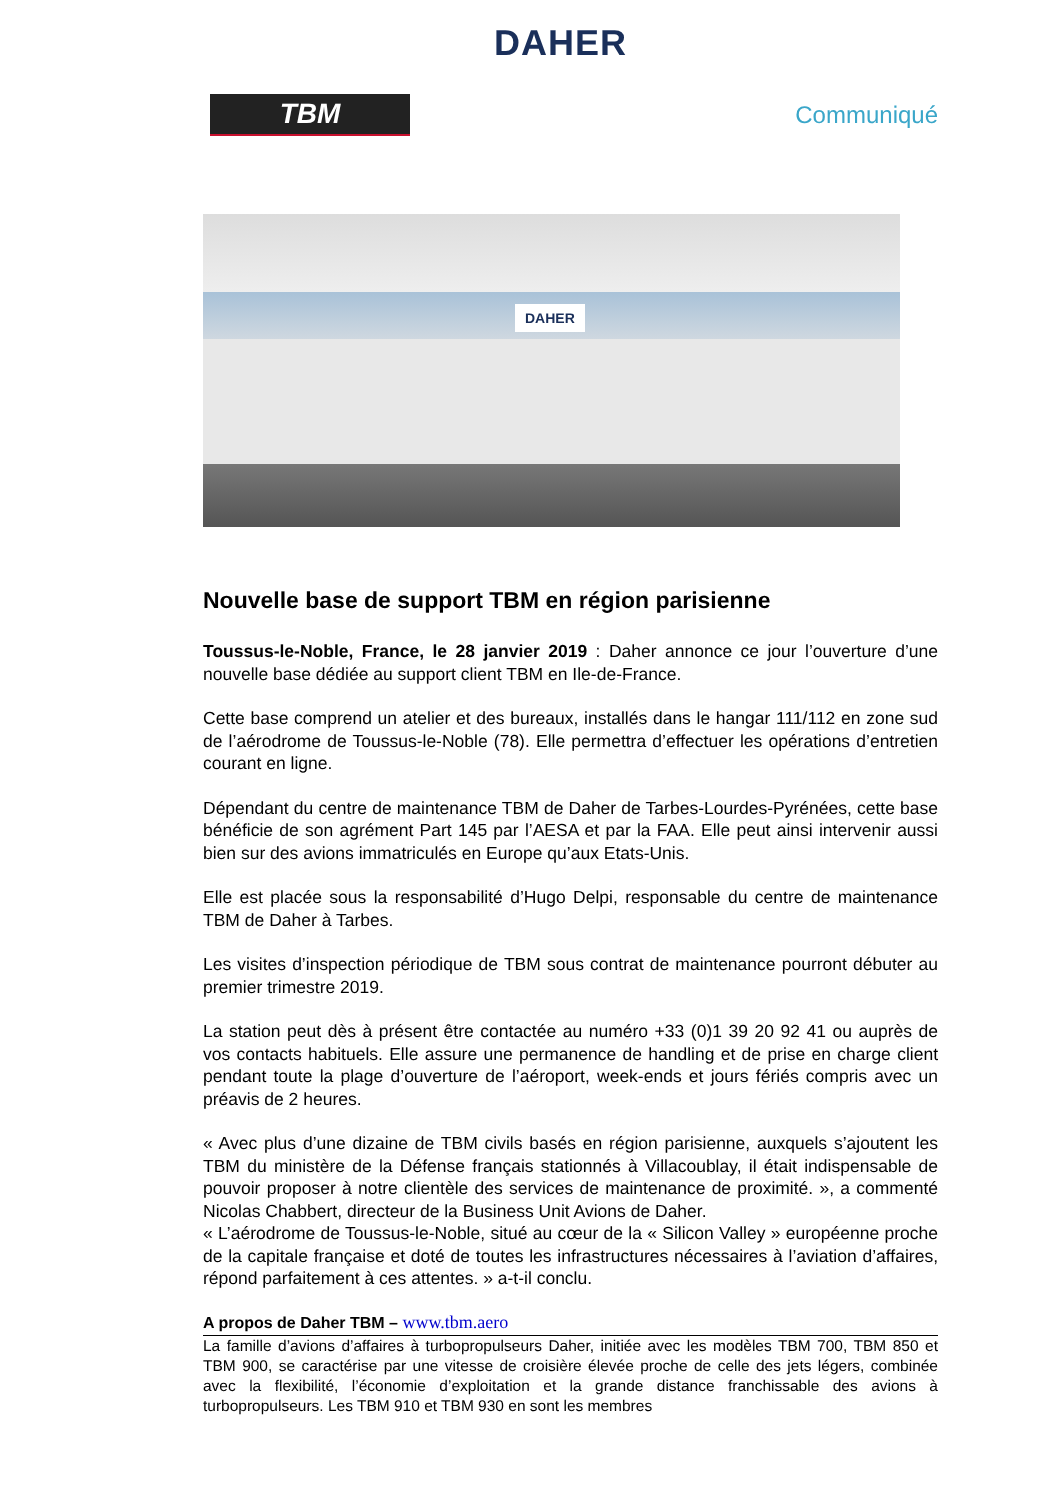DAHER
TBM
Communiqué
DAHER
Nouvelle base de support TBM en région parisienne
Toussus-le-Noble, France, le 28 janvier 2019 : Daher annonce ce jour l’ouverture d’une nouvelle base dédiée au support client TBM en Ile-de-France.
Cette base comprend un atelier et des bureaux, installés dans le hangar 111/112 en zone sud de l’aérodrome de Toussus-le-Noble (78). Elle permettra d’effectuer les opérations d’entretien courant en ligne.
Dépendant du centre de maintenance TBM de Daher de Tarbes-Lourdes-Pyrénées, cette base bénéficie de son agrément Part 145 par l’AESA et par la FAA. Elle peut ainsi intervenir aussi bien sur des avions immatriculés en Europe qu’aux Etats-Unis.
Elle est placée sous la responsabilité d’Hugo Delpi, responsable du centre de maintenance TBM de Daher à Tarbes.
Les visites d’inspection périodique de TBM sous contrat de maintenance pourront débuter au premier trimestre 2019.
La station peut dès à présent être contactée au numéro +33 (0)1 39 20 92 41 ou auprès de vos contacts habituels. Elle assure une permanence de handling et de prise en charge client pendant toute la plage d’ouverture de l’aéroport, week-ends et jours fériés compris avec un préavis de 2 heures.
« Avec plus d’une dizaine de TBM civils basés en région parisienne, auxquels s’ajoutent les TBM du ministère de la Défense français stationnés à Villacoublay, il était indispensable de pouvoir proposer à notre clientèle des services de maintenance de proximité. », a commenté Nicolas Chabbert, directeur de la Business Unit Avions de Daher.
« L’aérodrome de Toussus-le-Noble, situé au cœur de la « Silicon Valley » européenne proche de la capitale française et doté de toutes les infrastructures nécessaires à l’aviation d’affaires, répond parfaitement à ces attentes. » a-t-il conclu.
A propos de Daher TBM – www.tbm.aero
La famille d’avions d’affaires à turbopropulseurs Daher, initiée avec les modèles TBM 700, TBM 850 et TBM 900, se caractérise par une vitesse de croisière élevée proche de celle des jets légers, combinée avec la flexibilité, l’économie d’exploitation et la grande distance franchissable des avions à turbopropulseurs. Les TBM 910 et TBM 930 en sont les membres